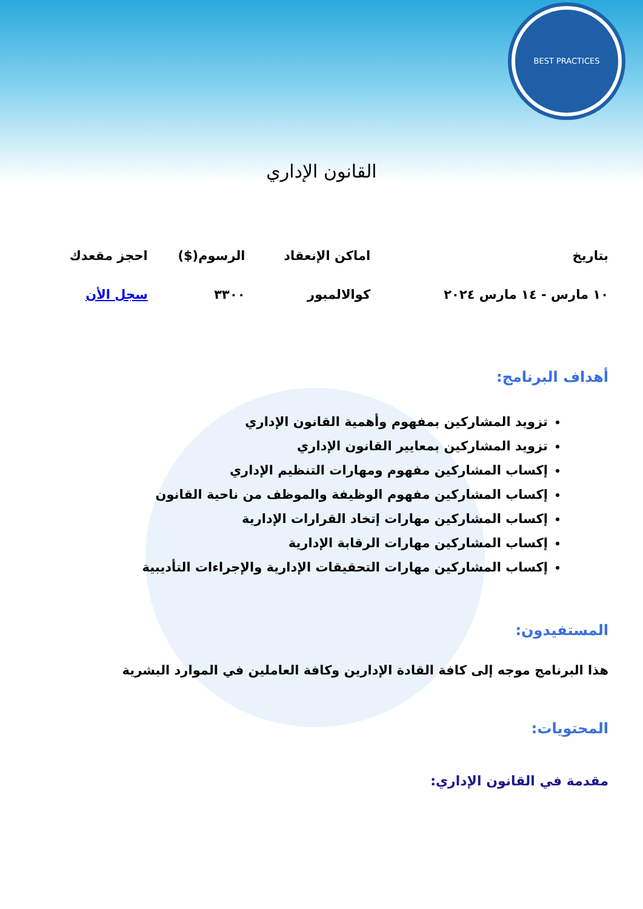BEST PRACTICES
القانون الإداري
| بتاريخ | اماكن الإنعقاد | الرسوم($) | احجز مقعدك |
| --- | --- | --- | --- |
| ١٠ مارس - ١٤ مارس ٢٠٢٤ | كوالالمبور | ٣٣٠٠ | سجل الأن |
أهداف البرنامج:
تزويد المشاركين بمفهوم وأهمية القانون الإداري
تزويد المشاركين بمعايير القانون الإداري
إكساب المشاركين مفهوم ومهارات التنظيم الإداري
إكساب المشاركين مفهوم الوظيفة والموظف من ناحية القانون
إكساب المشاركين مهارات إتخاد القرارات الإدارية
إكساب المشاركين مهارات الرقابة الإدارية
إكساب المشاركين مهارات التحقيقات الإدارية والإجراءات التأديبية
المستفيدون:
هذا البرنامج موجه إلى كافة القادة الإدارين وكافة العاملين في الموارد البشرية
المحتويات:
مقدمة في القانون الإداري: